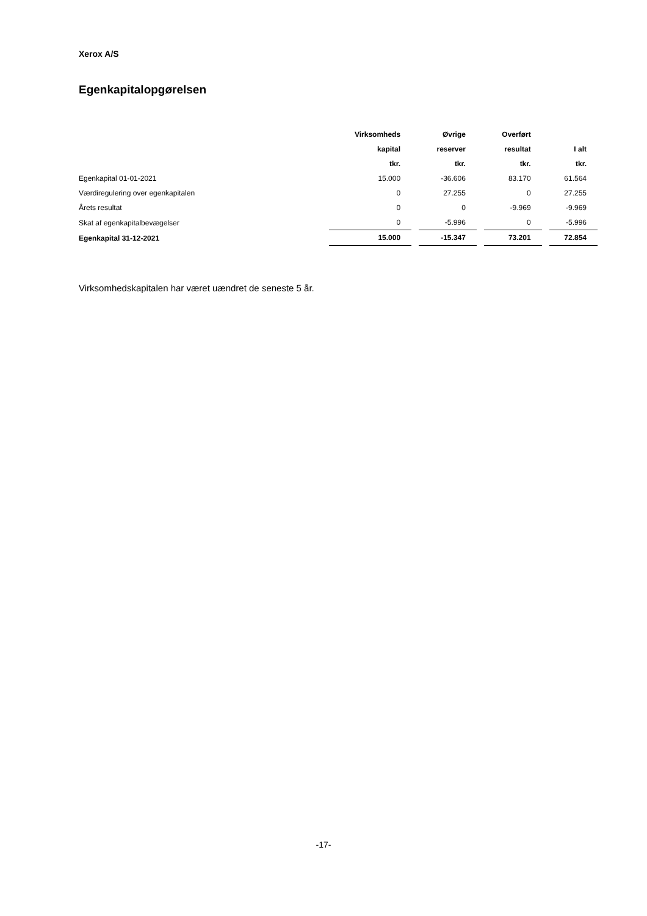Xerox A/S
Egenkapitalopgørelsen
| | Virksomheds | Øvrige | Overført | |
| --- | --- | --- | --- | --- |
| | kapital | reserver | resultat | I alt |
| | tkr. | tkr. | tkr. | tkr. |
| Egenkapital 01-01-2021 | 15.000 | -36.606 | 83.170 | 61.564 |
| Værdiregulering over egenkapitalen | 0 | 27.255 | 0 | 27.255 |
| Årets resultat | 0 | 0 | -9.969 | -9.969 |
| Skat af egenkapitalbevægelser | 0 | -5.996 | 0 | -5.996 |
| Egenkapital 31-12-2021 | 15.000 | -15.347 | 73.201 | 72.854 |
Virksomhedskapitalen har været uændret de seneste 5 år.
-17-